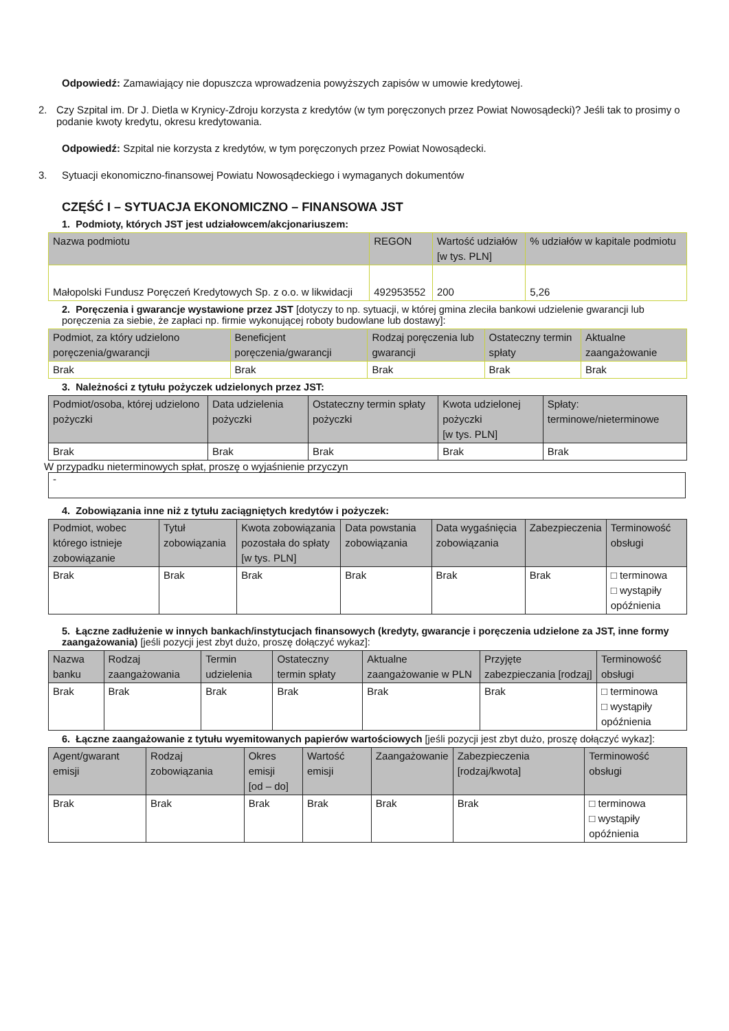Odpowiedź: Zamawiający nie dopuszcza wprowadzenia powyższych zapisów w umowie kredytowej.
2. Czy Szpital im. Dr J. Dietla w Krynicy-Zdroju korzysta z kredytów (w tym poręczonych przez Powiat Nowosądecki)? Jeśli tak to prosimy o podanie kwoty kredytu, okresu kredytowania.
Odpowiedź: Szpital nie korzysta z kredytów, w tym poręczonych przez Powiat Nowosądecki.
3. Sytuacji ekonomiczno-finansowej Powiatu Nowosądeckiego i wymaganych dokumentów
CZĘŚĆ I – SYTUACJA EKONOMICZNO – FINANSOWA JST
1. Podmioty, których JST jest udziałowcem/akcjonariuszem:
| Nazwa podmiotu | REGON | Wartość udziałów [w tys. PLN] | % udziałów w kapitale podmiotu |
| --- | --- | --- | --- |
| Małopolski Fundusz Poręczeń Kredytowych Sp. z o.o. w likwidacji | 492953552 | 200 | 5,26 |
2. Poręczenia i gwarancje wystawione przez JST [dotyczy to np. sytuacji, w której gmina zleciła bankowi udzielenie gwarancji lub poręczenia za siebie, że zapłaci np. firmie wykonującej roboty budowlane lub dostawy]:
| Podmiot, za który udzielono poręczenia/gwarancji | Beneficjent poręczenia/gwarancji | Rodzaj poręczenia lub gwarancji | Ostateczny termin spłaty | Aktualne zaangażowanie |
| --- | --- | --- | --- | --- |
| Brak | Brak | Brak | Brak | Brak |
3. Należności z tytułu pożyczek udzielonych przez JST:
| Podmiot/osoba, której udzielono pożyczki | Data udzielenia pożyczki | Ostateczny termin spłaty pożyczki | Kwota udzielonej pożyczki [w tys. PLN] | Spłaty: terminowe/nieterminowe |
| --- | --- | --- | --- | --- |
| Brak | Brak | Brak | Brak | Brak |
W przypadku nieterminowych spłat, proszę o wyjaśnienie przyczyn
-
4. Zobowiązania inne niż z tytułu zaciągniętych kredytów i pożyczek:
| Podmiot, wobec którego istnieje zobowiązanie | Tytuł zobowiązania | Kwota zobowiązania pozostała do spłaty [w tys. PLN] | Data powstania zobowiązania | Data wygaśnięcia zobowiązania | Zabezpieczenia | Terminowość obsługi |
| --- | --- | --- | --- | --- | --- | --- |
| Brak | Brak | Brak | Brak | Brak | Brak | □ terminowa □ wystąpiły opóźnienia |
5. Łączne zadłużenie w innych bankach/instytucjach finansowych (kredyty, gwarancje i poręczenia udzielone za JST, inne formy zaangażowania) [jeśli pozycji jest zbyt dużo, proszę dołączyć wykaz]:
| Nazwa banku | Rodzaj zaangażowania | Termin udzielenia | Ostateczny termin spłaty | Aktualne zaangażowanie w PLN | Przyjęte zabezpieczania [rodzaj] | Terminowość obsługi |
| --- | --- | --- | --- | --- | --- | --- |
| Brak | Brak | Brak | Brak | Brak | Brak | □ terminowa □ wystąpiły opóźnienia |
6. Łączne zaangażowanie z tytułu wyemitowanych papierów wartościowych [jeśli pozycji jest zbyt dużo, proszę dołączyć wykaz]:
| Agent/gwarant emisji | Rodzaj zobowiązania | Okres emisji [od – do] | Wartość emisji | Zaangażowanie | Zabezpieczenia [rodzaj/kwota] | Terminowość obsługi |
| --- | --- | --- | --- | --- | --- | --- |
| Brak | Brak | Brak | Brak | Brak | Brak | □ terminowa □ wystąpiły opóźnienia |